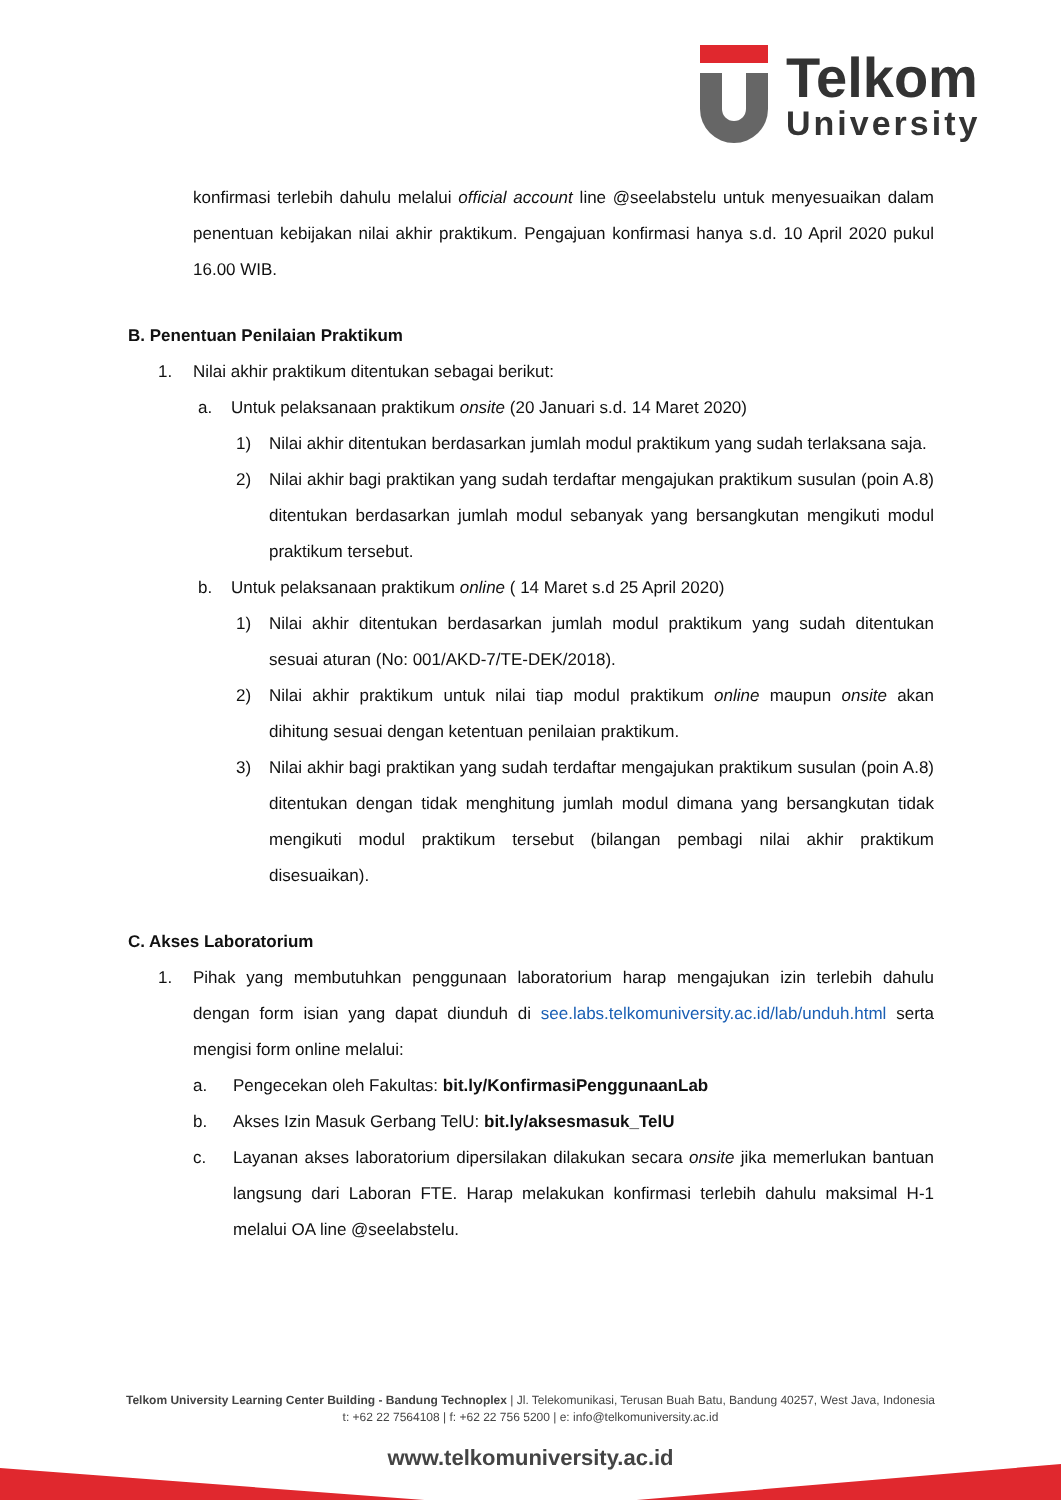Telkom
University
konfirmasi terlebih dahulu melalui official account line @seelabstelu untuk menyesuaikan dalam penentuan kebijakan nilai akhir praktikum. Pengajuan konfirmasi hanya s.d. 10 April 2020 pukul 16.00 WIB.
B. Penentuan Penilaian Praktikum
1. Nilai akhir praktikum ditentukan sebagai berikut:
a. Untuk pelaksanaan praktikum onsite (20 Januari s.d. 14 Maret 2020)
1) Nilai akhir ditentukan berdasarkan jumlah modul praktikum yang sudah terlaksana saja.
2) Nilai akhir bagi praktikan yang sudah terdaftar mengajukan praktikum susulan (poin A.8) ditentukan berdasarkan jumlah modul sebanyak yang bersangkutan mengikuti modul praktikum tersebut.
b. Untuk pelaksanaan praktikum online ( 14 Maret s.d 25 April 2020)
1) Nilai akhir ditentukan berdasarkan jumlah modul praktikum yang sudah ditentukan sesuai aturan (No: 001/AKD-7/TE-DEK/2018).
2) Nilai akhir praktikum untuk nilai tiap modul praktikum online maupun onsite akan dihitung sesuai dengan ketentuan penilaian praktikum.
3) Nilai akhir bagi praktikan yang sudah terdaftar mengajukan praktikum susulan (poin A.8) ditentukan dengan tidak menghitung jumlah modul dimana yang bersangkutan tidak mengikuti modul praktikum tersebut (bilangan pembagi nilai akhir praktikum disesuaikan).
C. Akses Laboratorium
1. Pihak yang membutuhkan penggunaan laboratorium harap mengajukan izin terlebih dahulu dengan form isian yang dapat diunduh di see.labs.telkomuniversity.ac.id/lab/unduh.html serta mengisi form online melalui:
a. Pengecekan oleh Fakultas: bit.ly/KonfirmasiPenggunaanLab
b. Akses Izin Masuk Gerbang TelU: bit.ly/aksesmasuk_TelU
c. Layanan akses laboratorium dipersilakan dilakukan secara onsite jika memerlukan bantuan langsung dari Laboran FTE. Harap melakukan konfirmasi terlebih dahulu maksimal H-1 melalui OA line @seelabstelu.
Telkom University Learning Center Building - Bandung Technoplex | Jl. Telekomunikasi, Terusan Buah Batu, Bandung 40257, West Java, Indonesia
t: +62 22 7564108 | f: +62 22 756 5200 | e: info@telkomuniversity.ac.id
www.telkomuniversity.ac.id